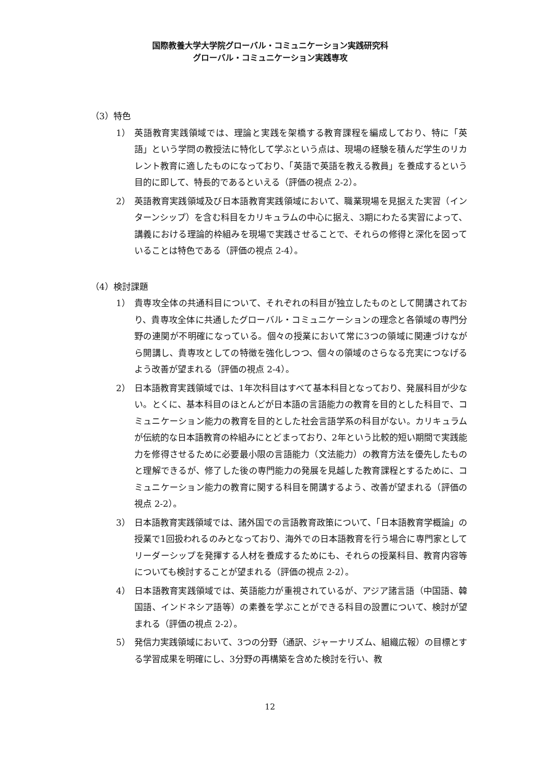国際教養大学大学院グローバル・コミュニケーション実践研究科
グローバル・コミュニケーション実践専攻
（3）特色
1） 英語教育実践領域では、理論と実践を架橋する教育課程を編成しており、特に「英語」という学問の教授法に特化して学ぶという点は、現場の経験を積んだ学生のリカレント教育に適したものになっており、「英語で英語を教える教員」を養成するという目的に即して、特長的であるといえる（評価の視点 2-2）。
2） 英語教育実践領域及び日本語教育実践領域において、職業現場を見据えた実習（インターンシップ）を含む科目をカリキュラムの中心に据え、3期にわたる実習によって、講義における理論的枠組みを現場で実践させることで、それらの修得と深化を図っていることは特色である（評価の視点 2-4）。
（4）検討課題
1） 貴専攻全体の共通科目について、それぞれの科目が独立したものとして開講されており、貴専攻全体に共通したグローバル・コミュニケーションの理念と各領域の専門分野の連関が不明確になっている。個々の授業において常に3つの領域に関連づけながら開講し、貴専攻としての特徴を強化しつつ、個々の領域のさらなる充実につなげるよう改善が望まれる（評価の視点 2-4）。
2） 日本語教育実践領域では、1年次科目はすべて基本科目となっており、発展科目が少ない。とくに、基本科目のほとんどが日本語の言語能力の教育を目的とした科目で、コミュニケーション能力の教育を目的とした社会言語学系の科目がない。カリキュラムが伝統的な日本語教育の枠組みにとどまっており、2年という比較的短い期間で実践能力を修得させるために必要最小限の言語能力（文法能力）の教育方法を優先したものと理解できるが、修了した後の専門能力の発展を見越した教育課程とするために、コミュニケーション能力の教育に関する科目を開講するよう、改善が望まれる（評価の視点 2-2）。
3） 日本語教育実践領域では、諸外国での言語教育政策について、「日本語教育学概論」の授業で1回扱われるのみとなっており、海外での日本語教育を行う場合に専門家としてリーダーシップを発揮する人材を養成するためにも、それらの授業科目、教育内容等についても検討することが望まれる（評価の視点 2-2）。
4） 日本語教育実践領域では、英語能力が重視されているが、アジア諸言語（中国語、韓国語、インドネシア語等）の素養を学ぶことができる科目の設置について、検討が望まれる（評価の視点 2-2）。
5） 発信力実践領域において、3つの分野（通訳、ジャーナリズム、組織広報）の目標とする学習成果を明確にし、3分野の再構築を含めた検討を行い、教
12